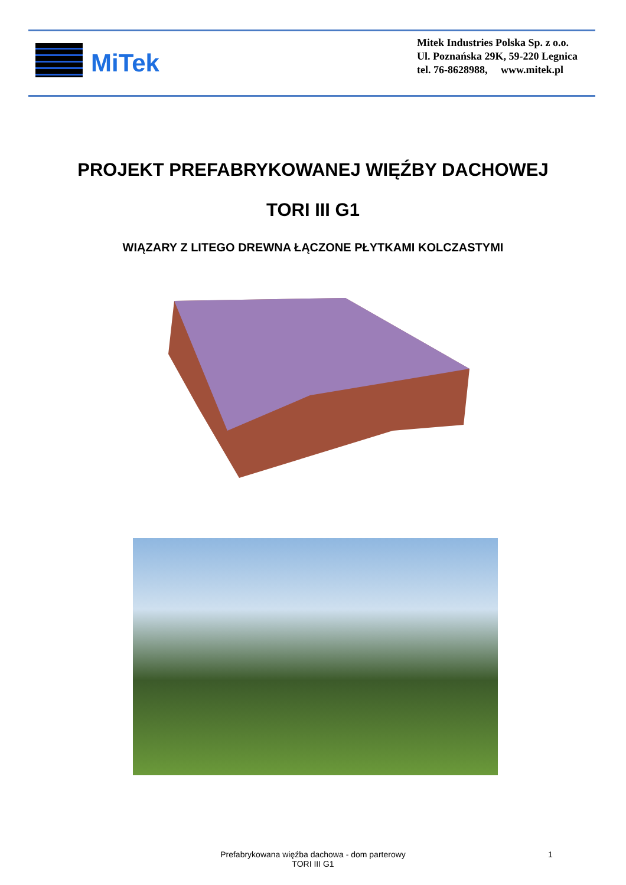MiTek
Mitek Industries Polska Sp. z o.o.
Ul. Poznańska 29K, 59-220 Legnica
tel. 76-8628988, www.mitek.pl
PROJEKT PREFABRYKOWANEJ WIĘŹBY DACHOWEJ
TORI III G1
WIĄZARY Z LITEGO DREWNA ŁĄCZONE PŁYTKAMI KOLCZASTYMI
Prefabrykowana więźba dachowa - dom parterowy
TORI III G1
1